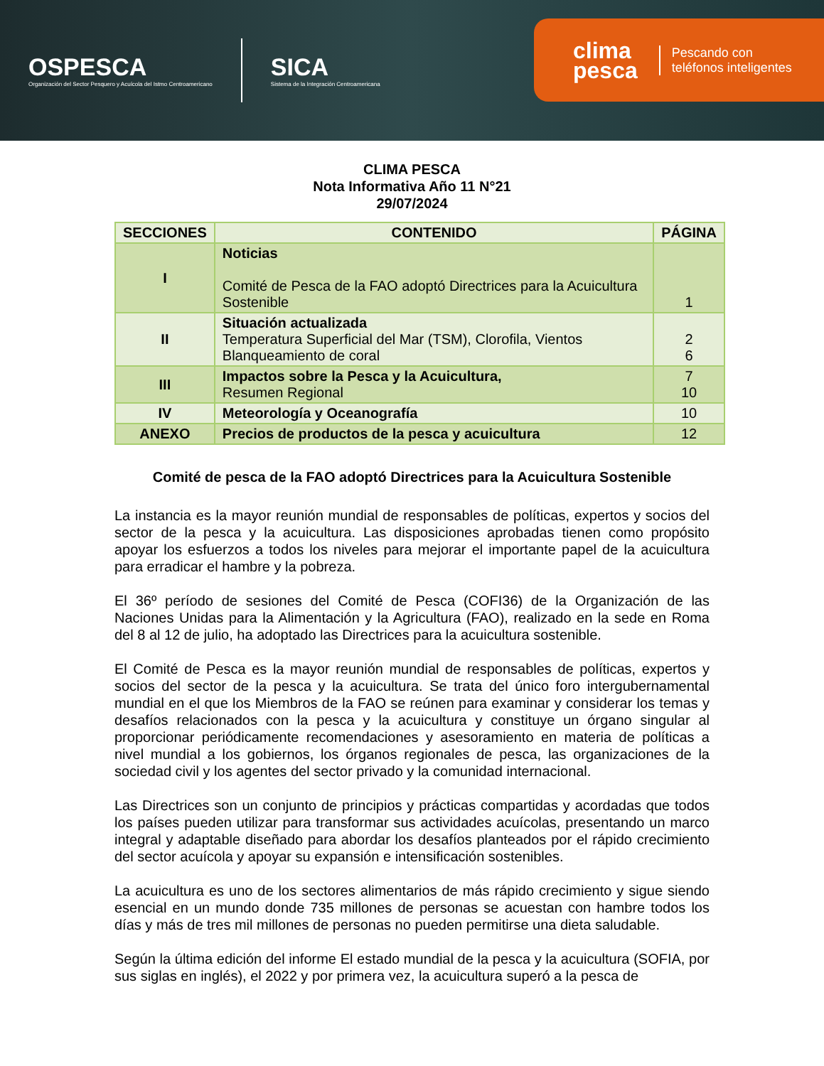OSPESCA
Organización del Sector Pesquero y Acuícola del Istmo Centroamericano
SICA
Sistema de la Integración Centroamericana
clima
pesca Pescando con
teléfonos inteligentes
CLIMA PESCA
Nota Informativa Año 11 N°21
29/07/2024
| SECCIONES | CONTENIDO | PÁGINA |
| --- | --- | --- |
| I | Noticias Comité de Pesca de la FAO adoptó Directrices para la Acuicultura Sostenible | 1 |
| II | Situación actualizada Temperatura Superficial del Mar (TSM), Clorofila, Vientos Blanqueamiento de coral | 2 6 |
| III | Impactos sobre la Pesca y la Acuicultura, Resumen Regional | 7 10 |
| IV | Meteorología y Oceanografía | 10 |
| ANEXO | Precios de productos de la pesca y acuicultura | 12 |
Comité de pesca de la FAO adoptó Directrices para la Acuicultura Sostenible
La instancia es la mayor reunión mundial de responsables de políticas, expertos y socios del sector de la pesca y la acuicultura. Las disposiciones aprobadas tienen como propósito apoyar los esfuerzos a todos los niveles para mejorar el importante papel de la acuicultura para erradicar el hambre y la pobreza.
El 36º período de sesiones del Comité de Pesca (COFI36) de la Organización de las Naciones Unidas para la Alimentación y la Agricultura (FAO), realizado en la sede en Roma del 8 al 12 de julio, ha adoptado las Directrices para la acuicultura sostenible.
El Comité de Pesca es la mayor reunión mundial de responsables de políticas, expertos y socios del sector de la pesca y la acuicultura. Se trata del único foro intergubernamental mundial en el que los Miembros de la FAO se reúnen para examinar y considerar los temas y desafíos relacionados con la pesca y la acuicultura y constituye un órgano singular al proporcionar periódicamente recomendaciones y asesoramiento en materia de políticas a nivel mundial a los gobiernos, los órganos regionales de pesca, las organizaciones de la sociedad civil y los agentes del sector privado y la comunidad internacional.
Las Directrices son un conjunto de principios y prácticas compartidas y acordadas que todos los países pueden utilizar para transformar sus actividades acuícolas, presentando un marco integral y adaptable diseñado para abordar los desafíos planteados por el rápido crecimiento del sector acuícola y apoyar su expansión e intensificación sostenibles.
La acuicultura es uno de los sectores alimentarios de más rápido crecimiento y sigue siendo esencial en un mundo donde 735 millones de personas se acuestan con hambre todos los días y más de tres mil millones de personas no pueden permitirse una dieta saludable.
Según la última edición del informe El estado mundial de la pesca y la acuicultura (SOFIA, por sus siglas en inglés), el 2022 y por primera vez, la acuicultura superó a la pesca de